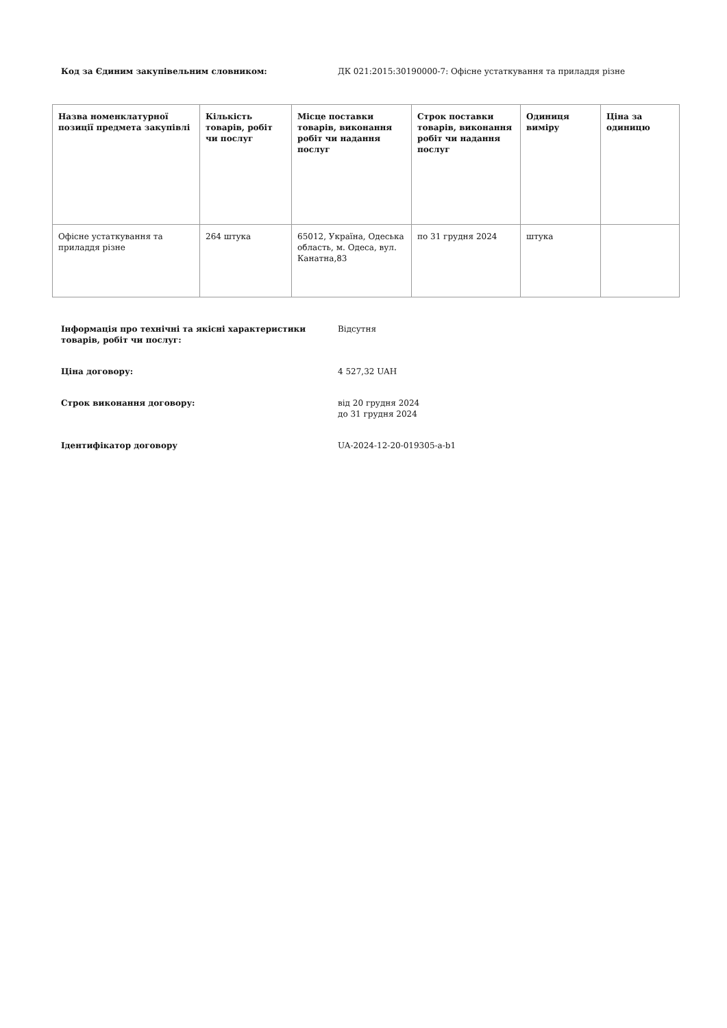Код за Єдиним закупівельним словником: ДК 021:2015:30190000-7: Офісне устаткування та приладдя різне
| Назва номенклатурної позиції предмета закупівлі | Кількість товарів, робіт чи послуг | Місце поставки товарів, виконання робіт чи надання послуг | Строк поставки товарів, виконання робіт чи надання послуг | Одиниця виміру | Ціна за одиницю |
| --- | --- | --- | --- | --- | --- |
| Офісне устаткування та приладдя різне | 264 штука | 65012, Україна, Одеська область, м. Одеса, вул. Канатна,83 | по 31 грудня 2024 | штука | |
Інформація про технічні та якісні характеристики товарів, робіт чи послуг:
Відсутня
Ціна договору: 4 527,32 UAH
Строк виконання договору: від 20 грудня 2024
до 31 грудня 2024
Ідентифікатор договору UA-2024-12-20-019305-a-b1